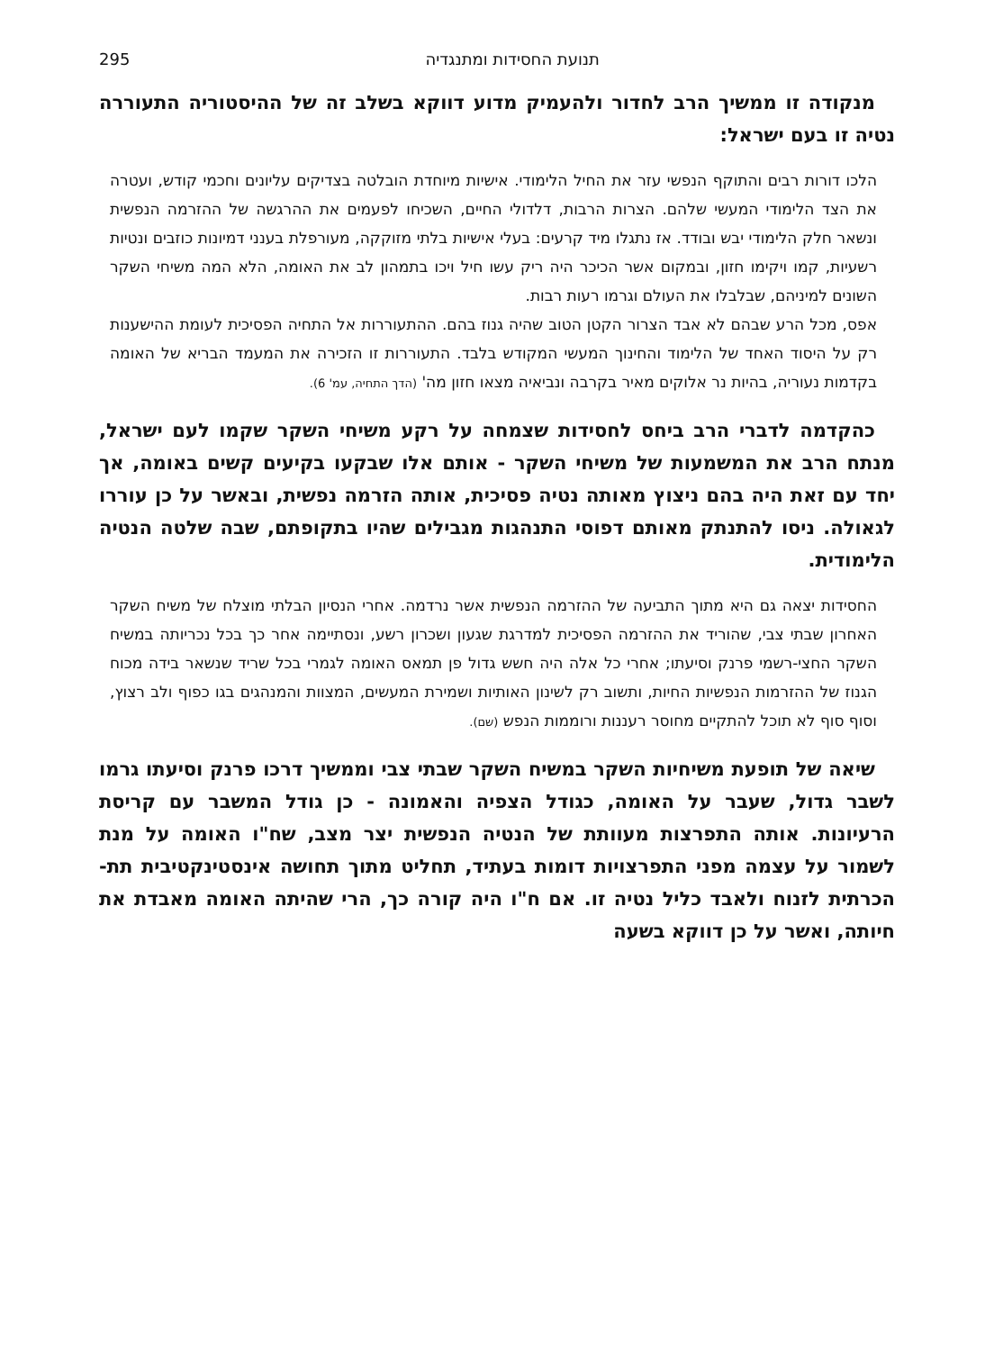תנועת החסידות ומתנגדיה 295
מנקודה זו ממשיך הרב לחדור ולהעמיק מדוע דווקא בשלב זה של ההיסטוריה התעוררה נטיה זו בעם ישראל:
הלכו דורות רבים והתוקף הנפשי עזר את החיל הלימודי. אישיות מיוחדת הובלטה בצדיקים עליונים וחכמי קודש, ועטרה את הצד הלימודי המעשי שלהם. הצרות הרבות, דלדולי החיים, השכיחו לפעמים את ההרגשה של ההזרמה הנפשית ונשאר חלק הלימודי יבש ובודד. אז נתגלו מיד קרעים: בעלי אישיות בלתי מזוקקה, מעורפלת בענני דמיונות כוזבים ונטיות רשעיות, קמו ויקימו חזון, ובמקום אשר הכיכר היה ריק עשו חיל ויכו בתמהון לב את האומה, הלא המה משיחי השקר השונים למיניהם, שבלבלו את העולם וגרמו רעות רבות.
אפס, מכל הרע שבהם לא אבד הצרור הקטן הטוב שהיה גנוז בהם. ההתעוררות אל התחיה הפסיכית לעומת ההישענות רק על היסוד האחד של הלימוד והחינוך המעשי המקודש בלבד. התעוררות זו הזכירה את המעמד הבריא של האומה בקדמות נעוריה, בהיות נר אלוקים מאיר בקרבה ונביאיה מצאו חזון מה' (הדך התחיה, עמ' 6).
כהקדמה לדברי הרב ביחס לחסידות שצמחה על רקע משיחי השקר שקמו לעם ישראל, מנתח הרב את המשמעות של משיחי השקר - אותם אלו שבקעו בקיעים קשים באומה, אך יחד עם זאת היה בהם ניצוץ מאותה נטיה פסיכית, אותה הזרמה נפשית, ובאשר על כן עוררו לגאולה. ניסו להתנתק מאותם דפוסי התנהגות מגבילים שהיו בתקופתם, שבה שלטה הנטיה הלימודית.
החסידות יצאה גם היא מתוך התביעה של ההזרמה הנפשית אשר נרדמה. אחרי הנסיון הבלתי מוצלח של משיח השקר האחרון שבתי צבי, שהוריד את ההזרמה הפסיכית למדרגת שגעון ושכרון רשע, ונסתיימה אחר כך בכל נכריותה במשיח השקר החצי-רשמי פרנק וסיעתו; אחרי כל אלה היה חשש גדול פן תמאס האומה לגמרי בכל שריד שנשאר בידה מכוח הגנוז של ההזרמות הנפשיות החיות, ותשוב רק לשינון האותיות ושמירת המעשים, המצוות והמנהגים בגו כפוף ולב רצוץ, וסוף סוף לא תוכל להתקיים מחוסר רעננות ורוממות הנפש (שם).
שיאה של תופעת משיחיות השקר במשיח השקר שבתי צבי וממשיך דרכו פרנק וסיעתו גרמו לשבר גדול, שעבר על האומה, כגודל הצפיה והאמונה - כן גודל המשבר עם קריסת הרעיונות. אותה התפרצות מעוותת של הנטיה הנפשית יצר מצב, שח"ו האומה על מנת לשמור על עצמה מפני התפרצויות דומות בעתיד, תחליט מתוך תחושה אינסטינקטיבית תת-הכרתית לזנוח ולאבד כליל נטיה זו. אם ח"ו היה קורה כך, הרי שהיתה האומה מאבדת את חיותה, ואשר על כן דווקא בשעה